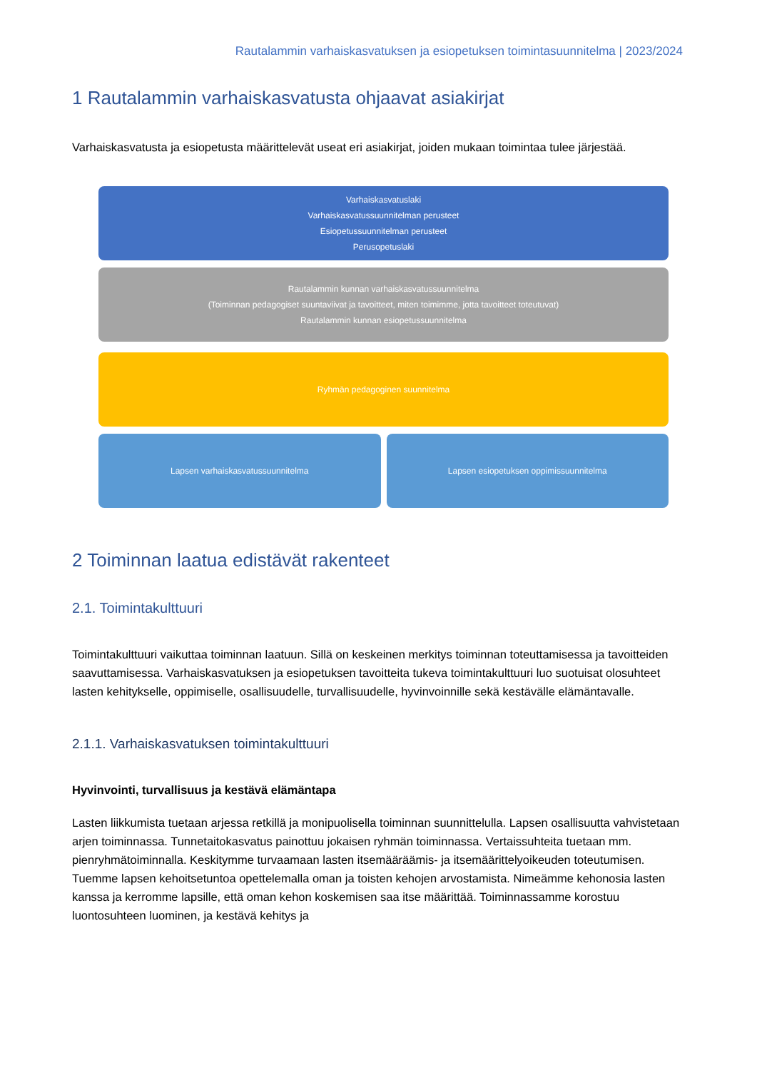Rautalammin varhaiskasvatuksen ja esiopetuksen toimintasuunnitelma | 2023/2024
1 Rautalammin varhaiskasvatusta ohjaavat asiakirjat
Varhaiskasvatusta ja esiopetusta määrittelevät useat eri asiakirjat, joiden mukaan toimintaa tulee järjestää.
Varhaiskasvatuslaki
Varhaiskasvatussuunnitelman perusteet
Esiopetussuunnitelman perusteet
Perusopetuslaki
Rautalammin kunnan varhaiskasvatussuunnitelma
(Toiminnan pedagogiset suuntaviivat ja tavoitteet, miten toimimme, jotta tavoitteet toteutuvat)
Rautalammin kunnan esiopetussuunnitelma
Ryhmän pedagoginen suunnitelma
Lapsen varhaiskasvatussuunnitelma
Lapsen esiopetuksen oppimissuunnitelma
2 Toiminnan laatua edistävät rakenteet
2.1. Toimintakulttuuri
Toimintakulttuuri vaikuttaa toiminnan laatuun. Sillä on keskeinen merkitys toiminnan toteuttamisessa ja tavoitteiden saavuttamisessa. Varhaiskasvatuksen ja esiopetuksen tavoitteita tukeva toimintakulttuuri luo suotuisat olosuhteet lasten kehitykselle, oppimiselle, osallisuudelle, turvallisuudelle, hyvinvoinnille sekä kestävälle elämäntavalle.
2.1.1. Varhaiskasvatuksen toimintakulttuuri
Hyvinvointi, turvallisuus ja kestävä elämäntapa
Lasten liikkumista tuetaan arjessa retkillä ja monipuolisella toiminnan suunnittelulla. Lapsen osallisuutta vahvistetaan arjen toiminnassa. Tunnetaitokasvatus painottuu jokaisen ryhmän toiminnassa. Vertaissuhteita tuetaan mm. pienryhmätoiminnalla. Keskitymme turvaamaan lasten itsemääräämis- ja itsemäärittelyoikeuden toteutumisen. Tuemme lapsen kehoitsetuntoa opettelemalla oman ja toisten kehojen arvostamista. Nimeämme kehonosia lasten kanssa ja kerromme lapsille, että oman kehon koskemisen saa itse määrittää. Toiminnassamme korostuu luontosuhteen luominen, ja kestävä kehitys ja